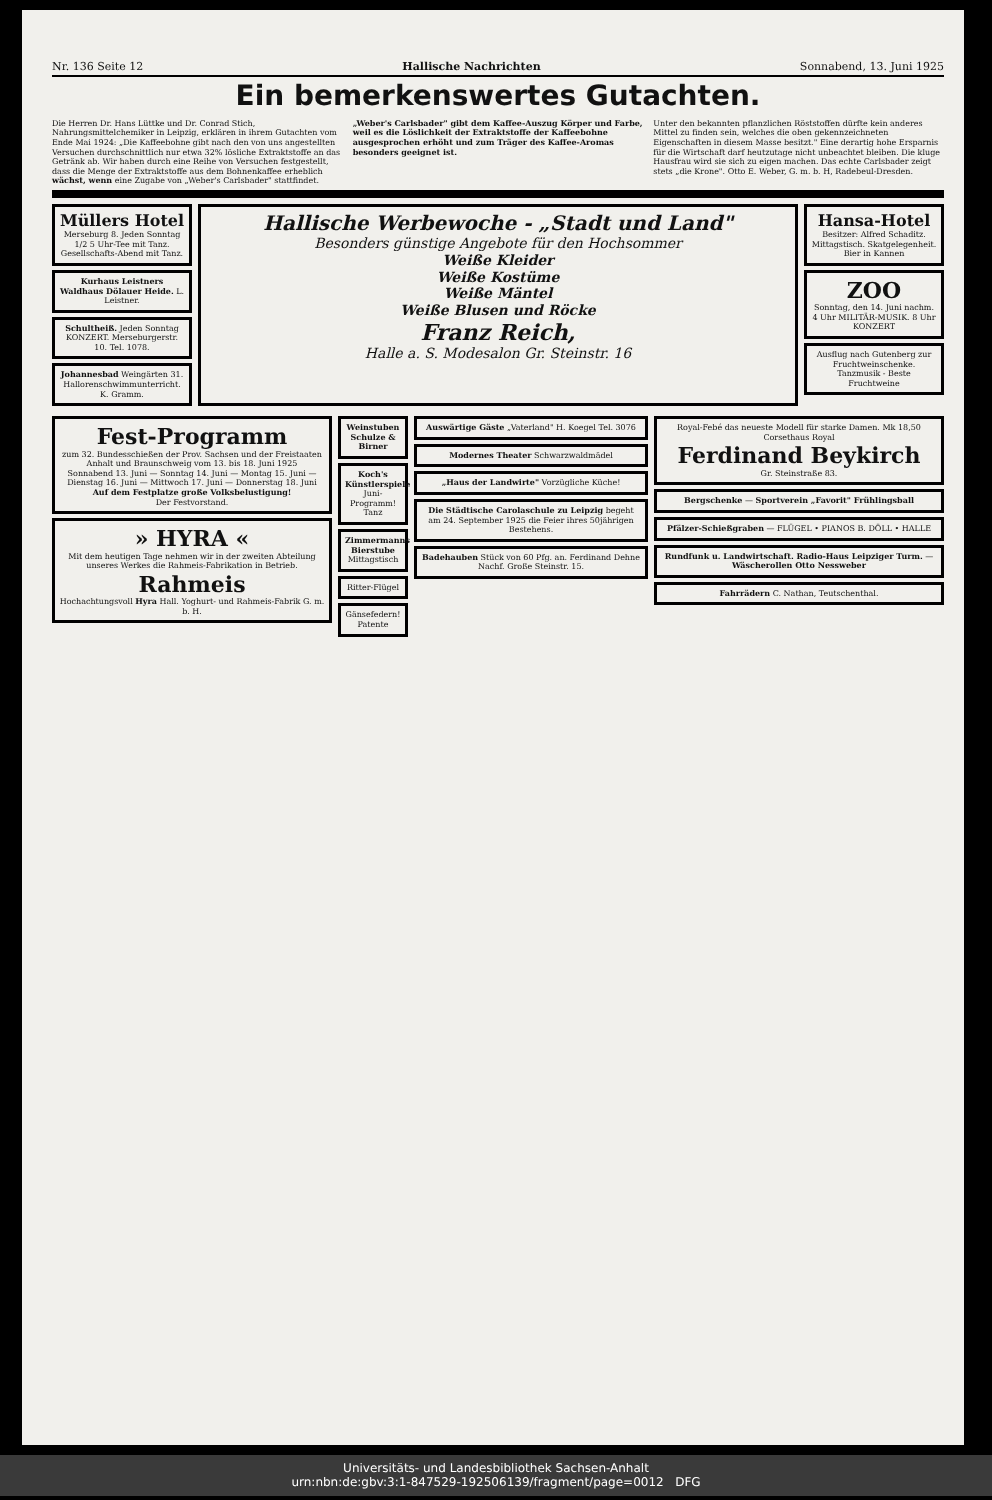Nr. 136 Seite 12 Hallische Nachrichten Sonnabend, 13. Juni 1925
Ein bemerkenswertes Gutachten.
Die Herren Dr. Hans Lüttke und Dr. Conrad Stich, Nahrungsmittelchemiker in Leipzig, erklären in ihrem Gutachten vom Ende Mai 1924: „Die Kaffeebohne gibt nach den von uns angestellten Versuchen durchschnittlich nur etwa 32% lösliche Extraktstoffe an das Getränk ab. Wir haben durch eine Reihe von Versuchen festgestellt, dass die Menge der Extraktstoffe aus dem Bohnenkaffee erheblich wächst, wenn eine Zugabe von „Weber's Carlsbader" stattfindet.
„Weber's Carlsbader" gibt dem Kaffee-Auszug Körper und Farbe, weil es die Löslichkeit der Extraktstoffe der Kaffeebohne ausgesprochen erhöht und zum Träger des Kaffee-Aromas besonders geeignet ist.
Unter den bekannten pflanzlichen Röststoffen dürfte kein anderes Mittel zu finden sein, welches die oben gekennzeichneten Eigenschaften in diesem Masse besitzt." Eine derartig hohe Ersparnis für die Wirtschaft darf heutzutage nicht unbeachtet bleiben. Die kluge Hausfrau wird sie sich zu eigen machen. Das echte Carlsbader zeigt stets „die Krone". Otto E. Weber, G. m. b. H, Radebeul-Dresden.
Müllers Hotel
Merseburg 8. Jeden Sonntag 1/2 5 Uhr-Tee mit Tanz. Gesellschafts-Abend mit Tanz.
Kurhaus Leistners Waldhaus Dölauer Heide. L. Leistner.
Schultheiß. Jeden Sonntag KONZERT. Merseburgerstr. 10. Tel. 1078.
Johannesbad Weingärten 31. Hallorenschwimmunterricht. K. Gramm.
Hallische Werbewoche - „Stadt und Land"
Besonders günstige Angebote für den Hochsommer
Weiße Kleider
Weiße Kostüme
Weiße Mäntel
Weiße Blusen und Röcke
Franz Reich,
Halle a. S. Modesalon Gr. Steinstr. 16
Hansa-Hotel
Besitzer: Alfred Schaditz. Mittagstisch. Skatgelegenheit. Bier in Kannen
ZOO
Sonntag, den 14. Juni nachm. 4 Uhr MILITÄR-MUSIK. 8 Uhr KONZERT
Ausflug nach Gutenberg zur Fruchtweinschenke. Tanzmusik - Beste Fruchtweine
Fest-Programm
zum 32. Bundesschießen der Prov. Sachsen und der Freistaaten Anhalt und Braunschweig vom 13. bis 18. Juni 1925
Sonnabend 13. Juni — Sonntag 14. Juni — Montag 15. Juni — Dienstag 16. Juni — Mittwoch 17. Juni — Donnerstag 18. Juni
Auf dem Festplatze große Volksbelustigung!
Der Festvorstand.
» HYRA «
Mit dem heutigen Tage nehmen wir in der zweiten Abteilung unseres Werkes die Rahmeis-Fabrikation in Betrieb.
Rahmeis
Hochachtungsvoll Hyra Hall. Yoghurt- und Rahmeis-Fabrik G. m. b. H.
Weinstuben Schulze & Birner
Koch's Künstlerspiele Juni-Programm! Tanz
Zimmermanns Bierstube Mittagstisch
Ritter-Flügel
Gänsefedern! Patente
Auswärtige Gäste „Vaterland" H. Koegel Tel. 3076
Modernes Theater Schwarzwaldmädel
„Haus der Landwirte" Vorzügliche Küche!
Die Städtische Carolaschule zu Leipzig begeht am 24. September 1925 die Feier ihres 50jährigen Bestehens.
Badehauben Stück von 60 Pfg. an. Ferdinand Dehne Nachf. Große Steinstr. 15.
Royal-Febé das neueste Modell für starke Damen. Mk 18,50
Corsethaus Royal
Ferdinand Beykirch
Gr. Steinstraße 83.
Bergschenke — Sportverein „Favorit" Frühlingsball
Pfälzer-Schießgraben — FLÜGEL • PIANOS B. DÖLL • HALLE
Rundfunk u. Landwirtschaft. Radio-Haus Leipziger Turm. — Wäscherollen Otto Nessweber
Fahrrädern C. Nathan, Teutschenthal.
Universitäts- und Landesbibliothek Sachsen-Anhalt
urn:nbn:de:gbv:3:1-847529-192506139/fragment/page=0012 DFG